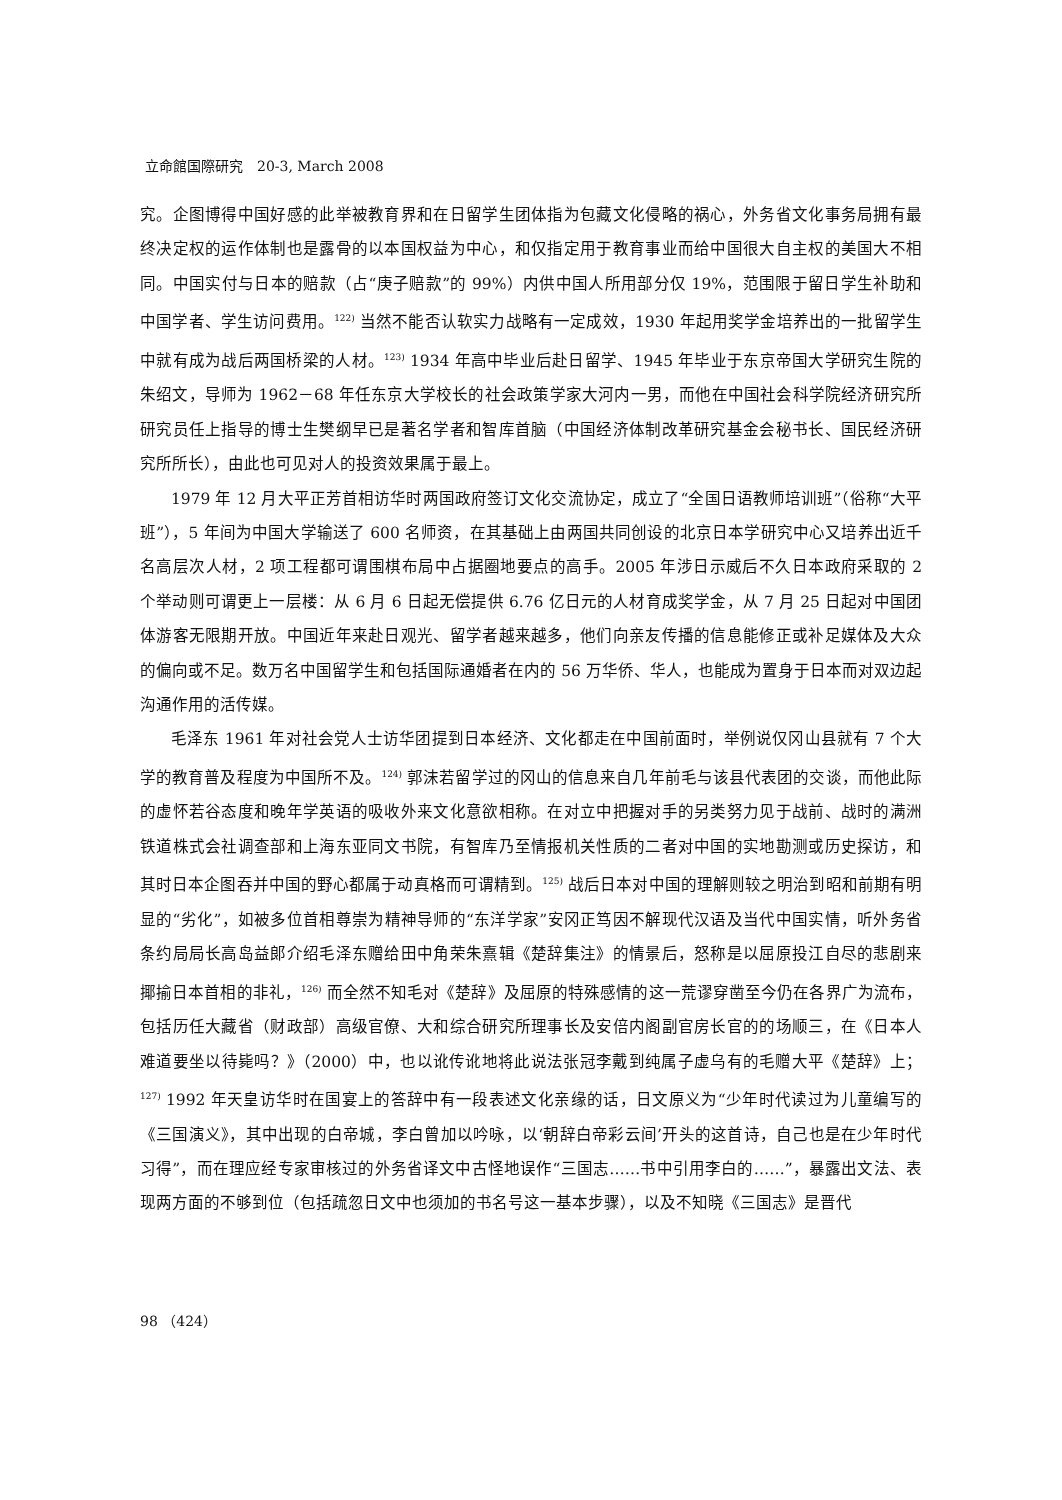立命館国際研究　20-3, March 2008
究。企图博得中国好感的此举被教育界和在日留学生团体指为包藏文化侵略的祸心，外务省文化事务局拥有最终决定权的运作体制也是露骨的以本国权益为中心，和仅指定用于教育事业而给中国很大自主权的美国大不相同。中国实付与日本的赔款（占“庚子赔款”的 99%）内供中国人所用部分仅 19%，范围限于留日学生补助和中国学者、学生访问费用。<sup>122)</sup> 当然不能否认软实力战略有一定成效，1930 年起用奖学金培养出的一批留学生中就有成为战后两国桥梁的人材。<sup>123)</sup> 1934 年高中毕业后赴日留学、1945 年毕业于东京帝国大学研究生院的朱绍文，导师为 1962－68 年任东京大学校长的社会政策学家大河内一男，而他在中国社会科学院经济研究所研究员任上指导的博士生樊纲早已是著名学者和智库首脑（中国经济体制改革研究基金会秘书长、国民经济研究所所长），由此也可见对人的投资效果属于最上。
1979 年 12 月大平正芳首相访华时两国政府签订文化交流协定，成立了“全国日语教师培训班”（俗称“大平班”），5 年间为中国大学输送了 600 名师资，在其基础上由两国共同创设的北京日本学研究中心又培养出近千名高层次人材，2 项工程都可谓围棋布局中占据圈地要点的高手。2005 年涉日示威后不久日本政府采取的 2 个举动则可谓更上一层楼：从 6 月 6 日起无偿提供 6.76 亿日元的人材育成奖学金，从 7 月 25 日起对中国团体游客无限期开放。中国近年来赴日观光、留学者越来越多，他们向亲友传播的信息能修正或补足媒体及大众的偏向或不足。数万名中国留学生和包括国际通婚者在内的 56 万华侨、华人，也能成为置身于日本而对双边起沟通作用的活传媒。
毛泽东 1961 年对社会党人士访华团提到日本经济、文化都走在中国前面时，举例说仅冈山县就有 7 个大学的教育普及程度为中国所不及。<sup>124)</sup> 郭沫若留学过的冈山的信息来自几年前毛与该县代表团的交谈，而他此际的虚怀若谷态度和晚年学英语的吸收外来文化意欲相称。在对立中把握对手的另类努力见于战前、战时的满洲铁道株式会社调查部和上海东亚同文书院，有智库乃至情报机关性质的二者对中国的实地勘测或历史探访，和其时日本企图吞并中国的野心都属于动真格而可谓精到。<sup>125)</sup> 战后日本对中国的理解则较之明治到昭和前期有明显的“劣化”，如被多位首相尊崇为精神导师的“东洋学家”安冈正笃因不解现代汉语及当代中国实情，听外务省条约局局长高岛益郎介绍毛泽东赠给田中角荣朱熹辑《楚辞集注》的情景后，怒称是以屈原投江自尽的悲剧来揶揄日本首相的非礼，<sup>126)</sup> 而全然不知毛对《楚辞》及屈原的特殊感情的这一荒谬穿凿至今仍在各界广为流布，包括历任大藏省（财政部）高级官僚、大和综合研究所理事长及安倍内阁副官房长官的的场顺三，在《日本人难道要坐以待毙吗？》（2000）中，也以讹传讹地将此说法张冠李戴到纯属子虚乌有的毛赠大平《楚辞》上；<sup>127)</sup> 1992 年天皇访华时在国宴上的答辞中有一段表述文化亲缘的话，日文原义为“少年时代读过为儿童编写的《三国演义》，其中出现的白帝城，李白曾加以吟咏，以‘朝辞白帝彩云间’开头的这首诗，自己也是在少年时代习得”，而在理应经专家审核过的外务省译文中古怪地误作“三国志……书中引用李白的……”，暴露出文法、表现两方面的不够到位（包括疏忽日文中也须加的书名号这一基本步骤），以及不知晓《三国志》是晋代
98 （424）